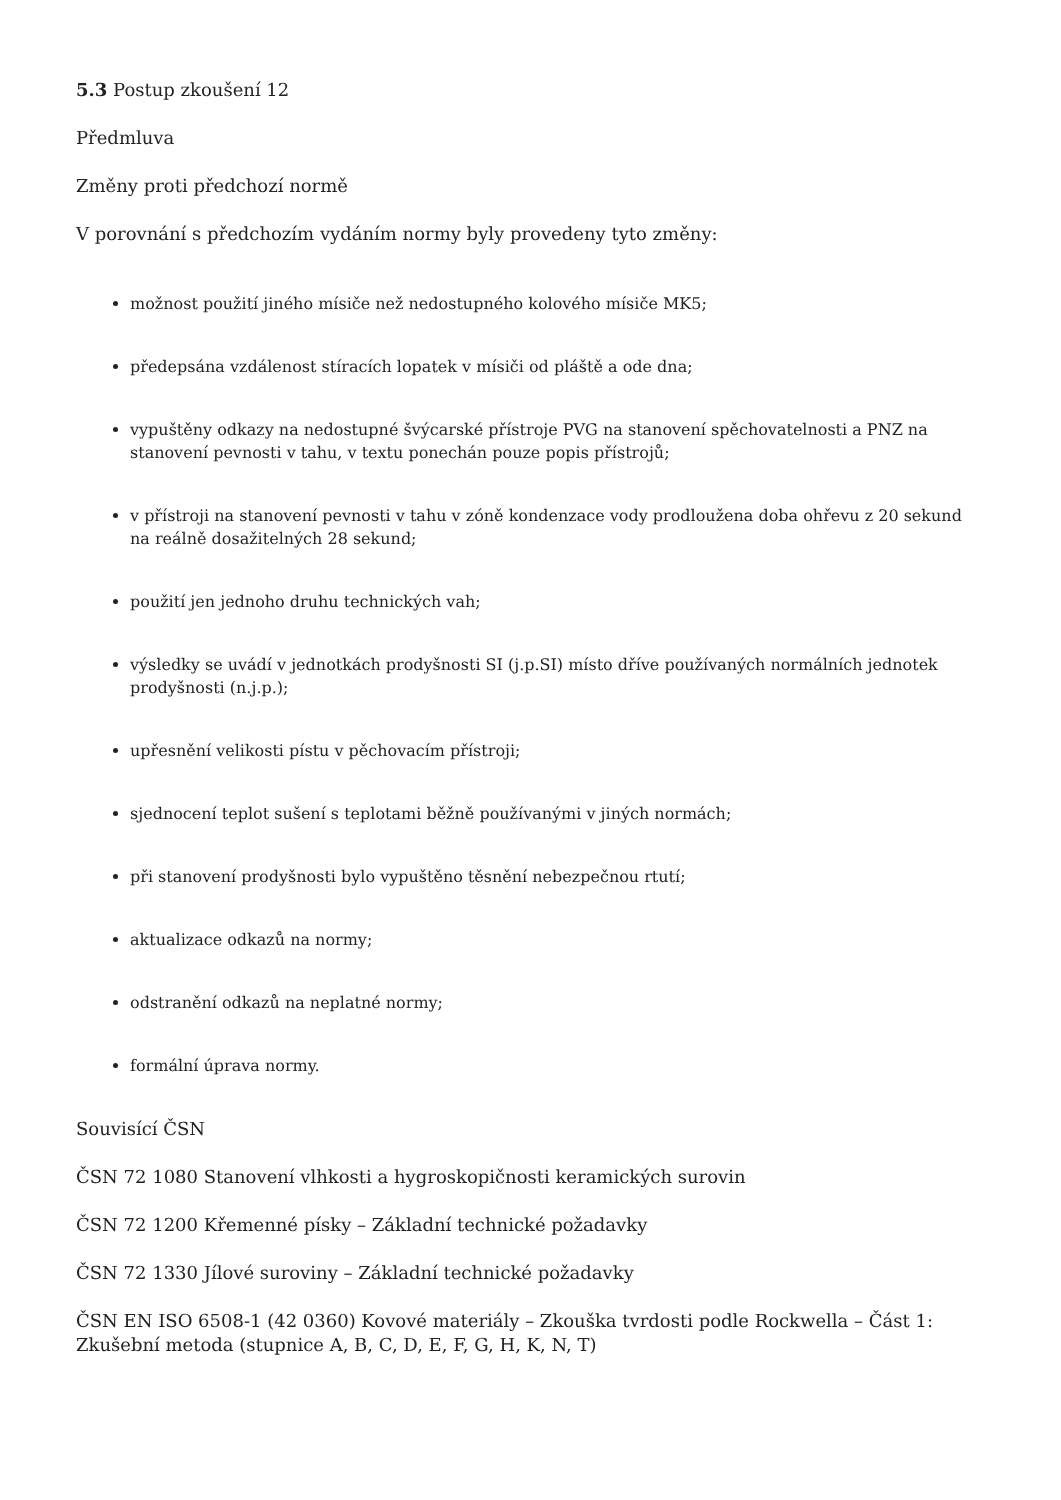5.3 Postup zkoušení 12
Předmluva
Změny proti předchozí normě
V porovnání s předchozím vydáním normy byly provedeny tyto změny:
možnost použití jiného mísiče než nedostupného kolového mísiče MK5;
předepsána vzdálenost stíracích lopatek v mísiči od pláště a ode dna;
vypuštěny odkazy na nedostupné švýcarské přístroje PVG na stanovení spěchovatelnosti a PNZ na stanovení pevnosti v tahu, v textu ponechán pouze popis přístrojů;
v přístroji na stanovení pevnosti v tahu v zóně kondenzace vody prodloužena doba ohřevu z 20 sekund na reálně dosažitelných 28 sekund;
použití jen jednoho druhu technických vah;
výsledky se uvádí v jednotkách prodyšnosti SI (j.p.SI) místo dříve používaných normálních jednotek prodyšnosti (n.j.p.);
upřesnění velikosti pístu v pěchovacím přístroji;
sjednocení teplot sušení s teplotami běžně používanými v jiných normách;
při stanovení prodyšnosti bylo vypuštěno těsnění nebezpečnou rtutí;
aktualizace odkazů na normy;
odstranění odkazů na neplatné normy;
formální úprava normy.
Souvisící ČSN
ČSN 72 1080 Stanovení vlhkosti a hygroskopičnosti keramických surovin
ČSN 72 1200 Křemenné písky – Základní technické požadavky
ČSN 72 1330 Jílové suroviny – Základní technické požadavky
ČSN EN ISO 6508-1 (42 0360) Kovové materiály – Zkouška tvrdosti podle Rockwella – Část 1: Zkušební metoda (stupnice A, B, C, D, E, F, G, H, K, N, T)